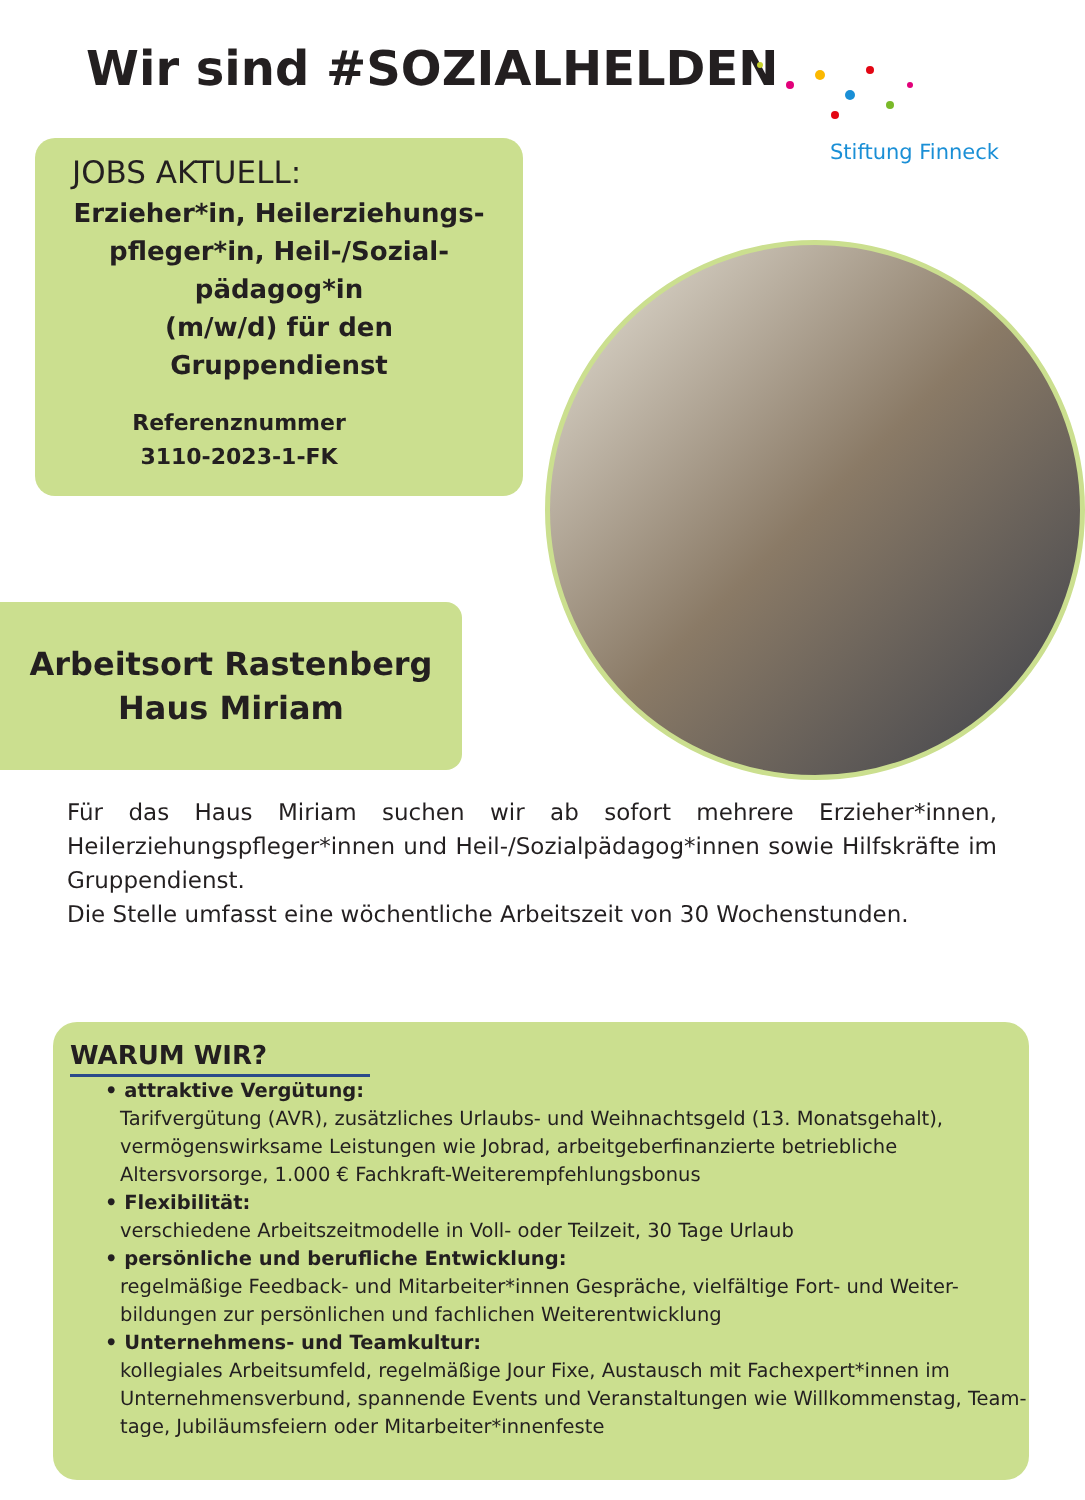Wir sind #SOZIALHELDEN
Stiftung Finneck
JOBS AKTUELL:
Erzieher*in, Heilerziehungs-
pfleger*in, Heil-/Sozial-
pädagog*in
(m/w/d) für den
Gruppendienst
Referenznummer
3110-2023-1-FK
Arbeitsort Rastenberg
Haus Miriam
Für das Haus Miriam suchen wir ab sofort mehrere Erzieher*innen, Heilerziehungspfleger*innen und Heil-/Sozialpädagog*innen sowie Hilfskräfte im Gruppendienst.
Die Stelle umfasst eine wöchentliche Arbeitszeit von 30 Wochenstunden.
WARUM WIR?
• attraktive Vergütung:
Tarifvergütung (AVR), zusätzliches Urlaubs- und Weihnachtsgeld (13. Monatsgehalt), vermögenswirksame Leistungen wie Jobrad, arbeitgeberfinanzierte betriebliche Altersvorsorge, 1.000 € Fachkraft-Weiterempfehlungsbonus
• Flexibilität:
verschiedene Arbeitszeitmodelle in Voll- oder Teilzeit, 30 Tage Urlaub
• persönliche und berufliche Entwicklung:
regelmäßige Feedback- und Mitarbeiter*innen Gespräche, vielfältige Fort- und Weiter-bildungen zur persönlichen und fachlichen Weiterentwicklung
• Unternehmens- und Teamkultur:
kollegiales Arbeitsumfeld, regelmäßige Jour Fixe, Austausch mit Fachexpert*innen im Unternehmensverbund, spannende Events und Veranstaltungen wie Willkommenstag, Team-tage, Jubiläumsfeiern oder Mitarbeiter*innenfeste